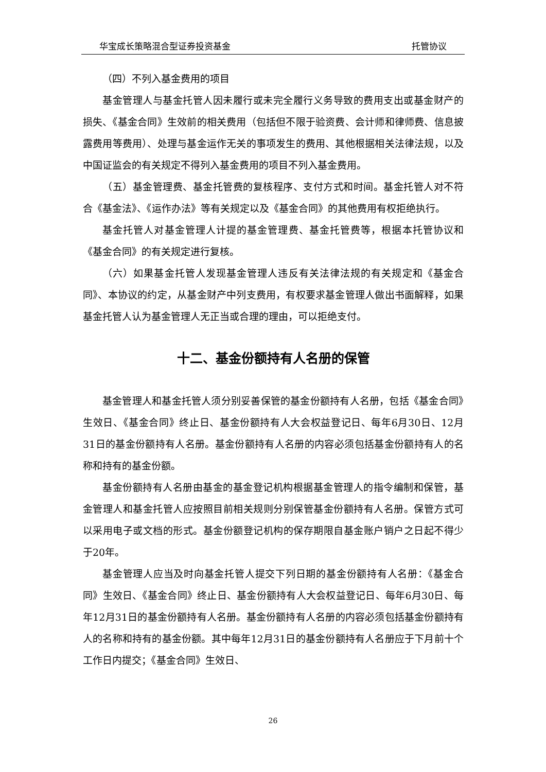华宝成长策略混合型证券投资基金 托管协议
（四）不列入基金费用的项目
基金管理人与基金托管人因未履行或未完全履行义务导致的费用支出或基金财产的损失、《基金合同》生效前的相关费用（包括但不限于验资费、会计师和律师费、信息披露费用等费用）、处理与基金运作无关的事项发生的费用、其他根据相关法律法规，以及中国证监会的有关规定不得列入基金费用的项目不列入基金费用。
（五）基金管理费、基金托管费的复核程序、支付方式和时间。基金托管人对不符合《基金法》、《运作办法》等有关规定以及《基金合同》的其他费用有权拒绝执行。
基金托管人对基金管理人计提的基金管理费、基金托管费等，根据本托管协议和《基金合同》的有关规定进行复核。
（六）如果基金托管人发现基金管理人违反有关法律法规的有关规定和《基金合同》、本协议的约定，从基金财产中列支费用，有权要求基金管理人做出书面解释，如果基金托管人认为基金管理人无正当或合理的理由，可以拒绝支付。
十二、基金份额持有人名册的保管
基金管理人和基金托管人须分别妥善保管的基金份额持有人名册，包括《基金合同》生效日、《基金合同》终止日、基金份额持有人大会权益登记日、每年6月30日、12月31日的基金份额持有人名册。基金份额持有人名册的内容必须包括基金份额持有人的名称和持有的基金份额。
基金份额持有人名册由基金的基金登记机构根据基金管理人的指令编制和保管，基金管理人和基金托管人应按照目前相关规则分别保管基金份额持有人名册。保管方式可以采用电子或文档的形式。基金份额登记机构的保存期限自基金账户销户之日起不得少于20年。
基金管理人应当及时向基金托管人提交下列日期的基金份额持有人名册：《基金合同》生效日、《基金合同》终止日、基金份额持有人大会权益登记日、每年6月30日、每年12月31日的基金份额持有人名册。基金份额持有人名册的内容必须包括基金份额持有人的名称和持有的基金份额。其中每年12月31日的基金份额持有人名册应于下月前十个工作日内提交；《基金合同》生效日、
26